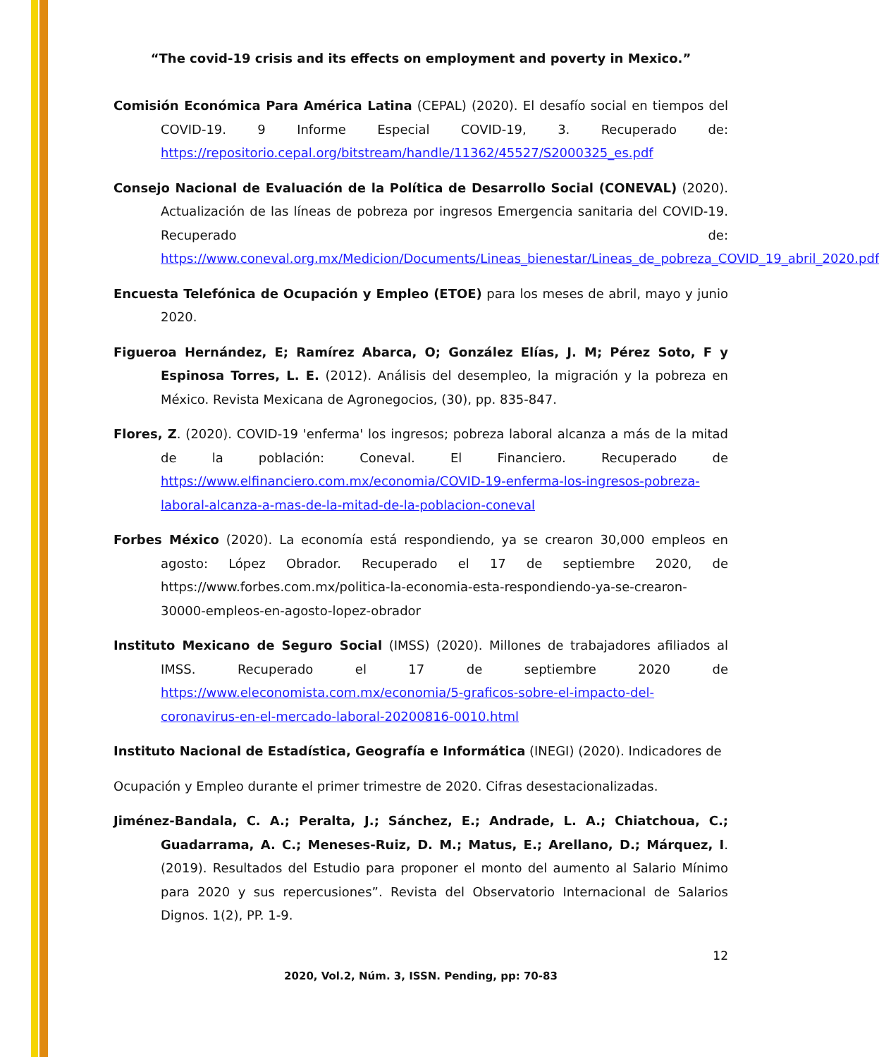“The covid-19 crisis and its effects on employment and poverty in Mexico.”
Comisión Económica Para América Latina (CEPAL) (2020). El desafío social en tiempos del COVID-19. 9 Informe Especial COVID-19, 3. Recuperado de: https://repositorio.cepal.org/bitstream/handle/11362/45527/S2000325_es.pdf
Consejo Nacional de Evaluación de la Política de Desarrollo Social (CONEVAL) (2020). Actualización de las líneas de pobreza por ingresos Emergencia sanitaria del COVID-19. Recuperado de: https://www.coneval.org.mx/Medicion/Documents/Lineas_bienestar/Lineas_de_pobreza_COVID_19_abril_2020.pdf
Encuesta Telefónica de Ocupación y Empleo (ETOE) para los meses de abril, mayo y junio 2020.
Figueroa Hernández, E; Ramírez Abarca, O; González Elías, J. M; Pérez Soto, F y Espinosa Torres, L. E. (2012). Análisis del desempleo, la migración y la pobreza en México. Revista Mexicana de Agronegocios, (30), pp. 835-847.
Flores, Z. (2020). COVID-19 'enferma' los ingresos; pobreza laboral alcanza a más de la mitad de la población: Coneval. El Financiero. Recuperado de https://www.elfinanciero.com.mx/economia/COVID-19-enferma-los-ingresos-pobreza-laboral-alcanza-a-mas-de-la-mitad-de-la-poblacion-coneval
Forbes México (2020). La economía está respondiendo, ya se crearon 30,000 empleos en agosto: López Obrador. Recuperado el 17 de septiembre 2020, de https://www.forbes.com.mx/politica-la-economia-esta-respondiendo-ya-se-crearon-30000-empleos-en-agosto-lopez-obrador
Instituto Mexicano de Seguro Social (IMSS) (2020). Millones de trabajadores afiliados al IMSS. Recuperado el 17 de septiembre 2020 de https://www.eleconomista.com.mx/economia/5-graficos-sobre-el-impacto-del-coronavirus-en-el-mercado-laboral-20200816-0010.html
Instituto Nacional de Estadística, Geografía e Informática (INEGI) (2020). Indicadores de
Ocupación y Empleo durante el primer trimestre de 2020. Cifras desestacionalizadas.
Jiménez-Bandala, C. A.; Peralta, J.; Sánchez, E.; Andrade, L. A.; Chiatchoua, C.; Guadarrama, A. C.; Meneses-Ruiz, D. M.; Matus, E.; Arellano, D.; Márquez, I. (2019). Resultados del Estudio para proponer el monto del aumento al Salario Mínimo para 2020 y sus repercusiones”. Revista del Observatorio Internacional de Salarios Dignos. 1(2), PP. 1-9.
12
2020, Vol.2, Núm. 3, ISSN. Pending, pp: 70-83